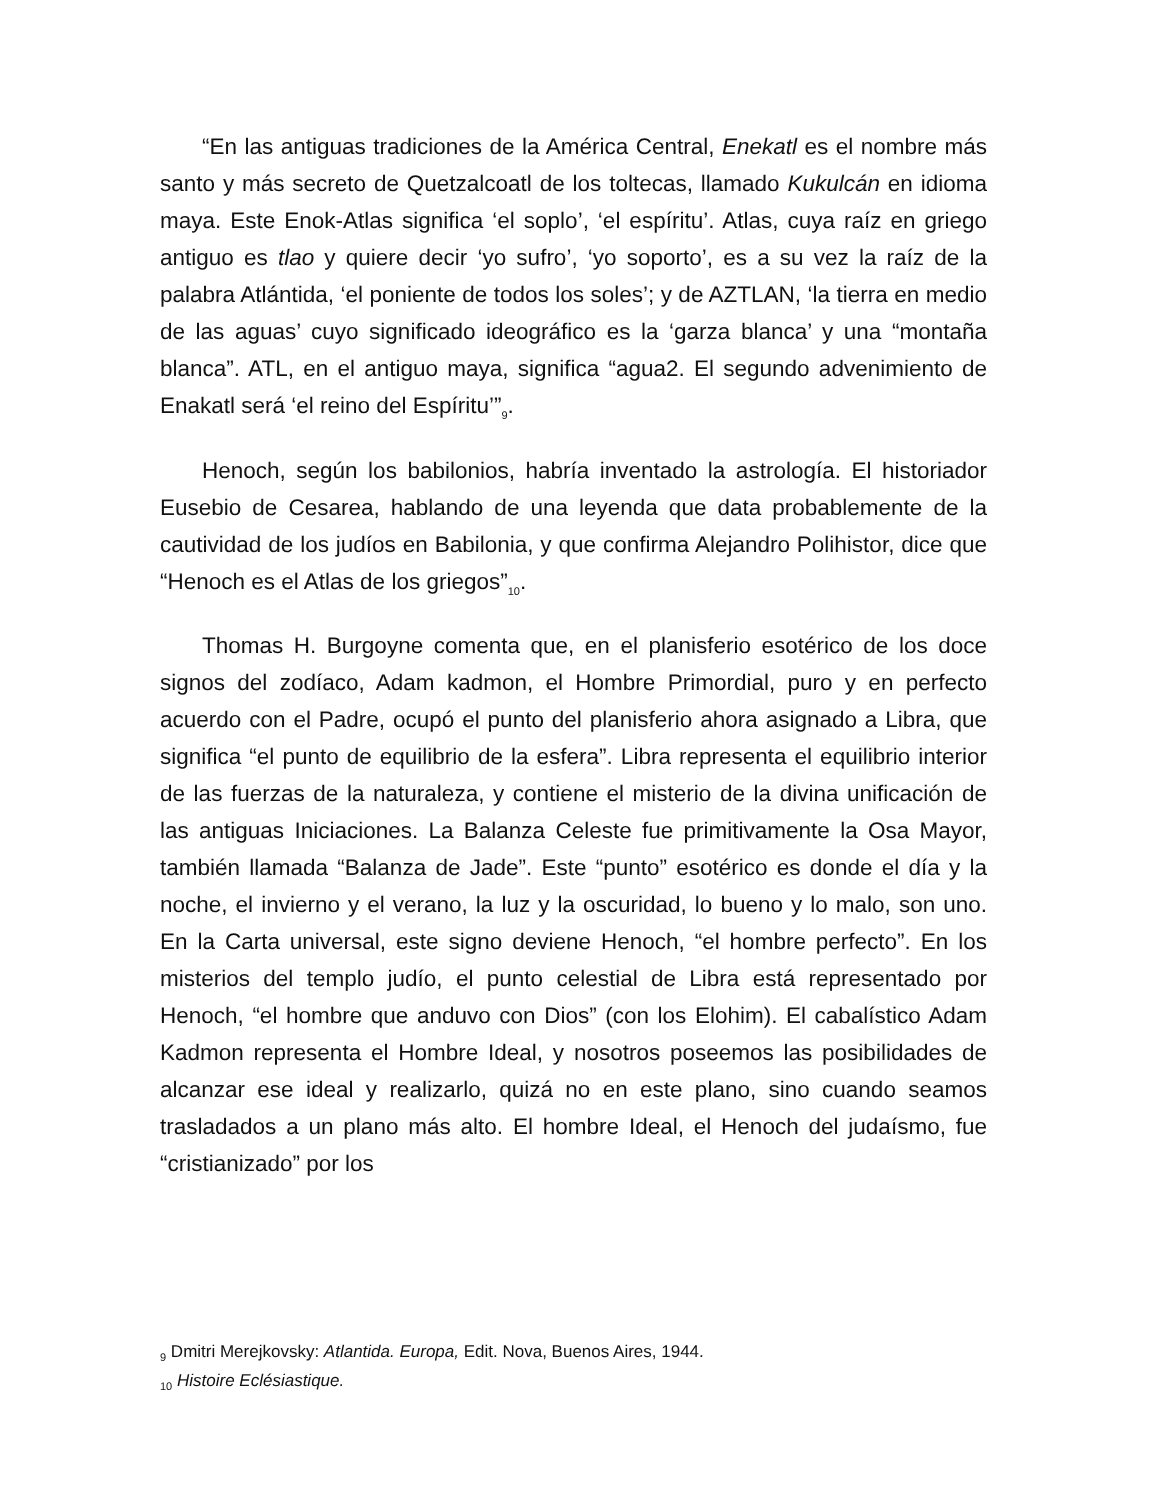“En las antiguas tradiciones de la América Central, Enekatl es el nombre más santo y más secreto de Quetzalcoatl de los toltecas, llamado Kukulcán en idioma maya. Este Enok-Atlas significa ‘el soplo’, ‘el espíritu’. Atlas, cuya raíz en griego antiguo es tlao y quiere decir ‘yo sufro’, ‘yo soporto’, es a su vez la raíz de la palabra Atlántida, ‘el poniente de todos los soles’; y de AZTLAN, ‘la tierra en medio de las aguas’ cuyo significado ideográfico es la ‘garza blanca’ y una “montaña blanca”. ATL, en el antiguo maya, significa “agua2. El segundo advenimiento de Enakatl será ‘el reino del Espíritu’”<sub>9</sub>.
Henoch, según los babilonios, habría inventado la astrología. El historiador Eusebio de Cesarea, hablando de una leyenda que data probablemente de la cautividad de los judíos en Babilonia, y que confirma Alejandro Polihistor, dice que “Henoch es el Atlas de los griegos”<sub>10</sub>.
Thomas H. Burgoyne comenta que, en el planisferio esotérico de los doce signos del zodíaco, Adam kadmon, el Hombre Primordial, puro y en perfecto acuerdo con el Padre, ocupó el punto del planisferio ahora asignado a Libra, que significa “el punto de equilibrio de la esfera”. Libra representa el equilibrio interior de las fuerzas de la naturaleza, y contiene el misterio de la divina unificación de las antiguas Iniciaciones. La Balanza Celeste fue primitivamente la Osa Mayor, también llamada “Balanza de Jade”. Este “punto” esotérico es donde el día y la noche, el invierno y el verano, la luz y la oscuridad, lo bueno y lo malo, son uno. En la Carta universal, este signo deviene Henoch, “el hombre perfecto”. En los misterios del templo judío, el punto celestial de Libra está representado por Henoch, “el hombre que anduvo con Dios” (con los Elohim). El cabalístico Adam Kadmon representa el Hombre Ideal, y nosotros poseemos las posibilidades de alcanzar ese ideal y realizarlo, quizá no en este plano, sino cuando seamos trasladados a un plano más alto. El hombre Ideal, el Henoch del judaísmo, fue “cristianizado” por los
<sub>9</sub> Dmitri Merejkovsky: Atlantida. Europa, Edit. Nova, Buenos Aires, 1944.
<sub>10</sub> Histoire Eclésiastique.